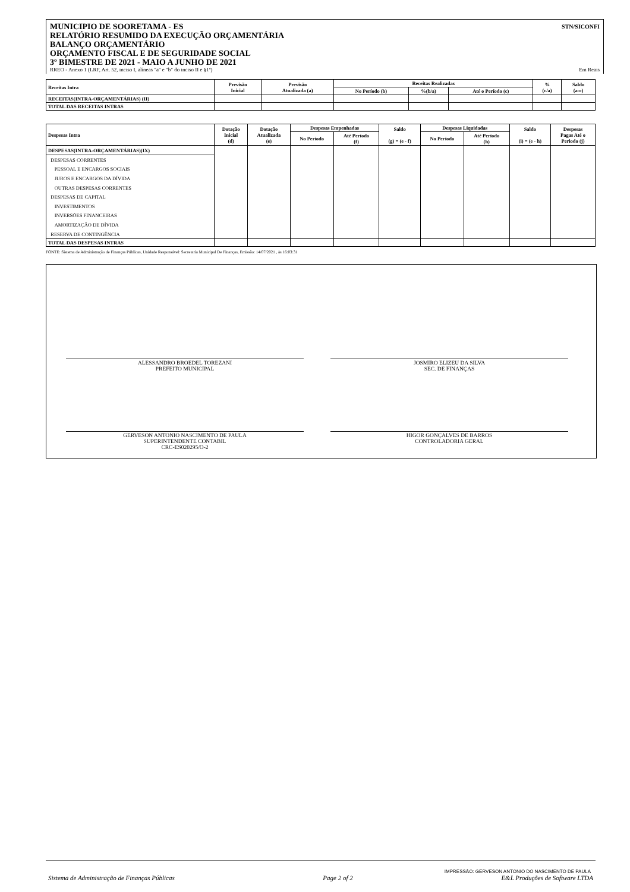MUNICIPIO DE SOORETAMA - ES
RELATÓRIO RESUMIDO DA EXECUÇÃO ORÇAMENTÁRIA
BALANÇO ORÇAMENTÁRIO
ORÇAMENTO FISCAL E DE SEGURIDADE SOCIAL
3º BIMESTRE DE 2021 - MAIO A JUNHO DE 2021
STN/SICONFI
RREO - Anexo 1 (LRF, Art. 52, inciso I, alíneas "a" e "b" do inciso II e §1º) Em Reais
| Receitas Intra | Previsão Inicial | Previsão Atualizada (a) | Receitas Realizadas | | | % (c/a) | Saldo (a-c) |
| --- | --- | --- | --- | --- | --- | --- | --- |
| | | | No Período (b) | %(b/a) | Até o Período (c) | | |
| RECEITAS(INTRA-ORÇAMENTÁRIAS) (II) | | | | | | | |
| TOTAL DAS RECEITAS INTRAS | | | | | | | |
| Despesas Intra | Dotação Inicial (d) | Dotação Atualizada (e) | Despesas Empenhadas | | Saldo (g) = (e - f) | Despesas Liquidadas | | Saldo (i) = (e - h) | Despesas Pagas Até o Periodo (j) |
| --- | --- | --- | --- | --- | --- | --- | --- | --- | --- |
| | | | No Período | Até Período (f) | | No Período | Até Período (h) | | |
| DESPESAS(INTRA-ORÇAMENTÁRIAS)(IX) | | | | | | | | | |
| DESPESAS CORRENTES | | | | | | | | | |
| PESSOAL E ENCARGOS SOCIAIS | | | | | | | | | |
| JUROS E ENCARGOS DA DÍVIDA | | | | | | | | | |
| OUTRAS DESPESAS CORRENTES | | | | | | | | | |
| DESPESAS DE CAPITAL | | | | | | | | | |
| INVESTIMENTOS | | | | | | | | | |
| INVERSÕES FINANCEIRAS | | | | | | | | | |
| AMORTIZAÇÃO DE DÍVIDA | | | | | | | | | |
| RESERVA DE CONTINGÊNCIA | | | | | | | | | |
| TOTAL DAS DESPESAS INTRAS | | | | | | | | | |
FONTE: Sistema de Administração de Finanças Públicas, Unidade Responsável: Secretaria Municipal De Finanças, Emissão: 14/07/2021 , às 16:03:31
ALESSANDRO BROEDEL TOREZANI
PREFEITO MUNICIPAL
JOSMIRO ELIZEU DA SILVA
SEC. DE FINANÇAS
GERVESON ANTONIO NASCIMENTO DE PAULA
SUPERINTENDENTE CONTABIL
CRC-ES020295/O-2
HIGOR GONÇALVES DE BARROS
CONTROLADORIA GERAL
IMPRESSÃO: GERVESON ANTONIO DO NASCIMENTO DE PAULA
Sistema de Administração de Finanças Públicas Page 2 of 2 E&L Produções de Software LTDA